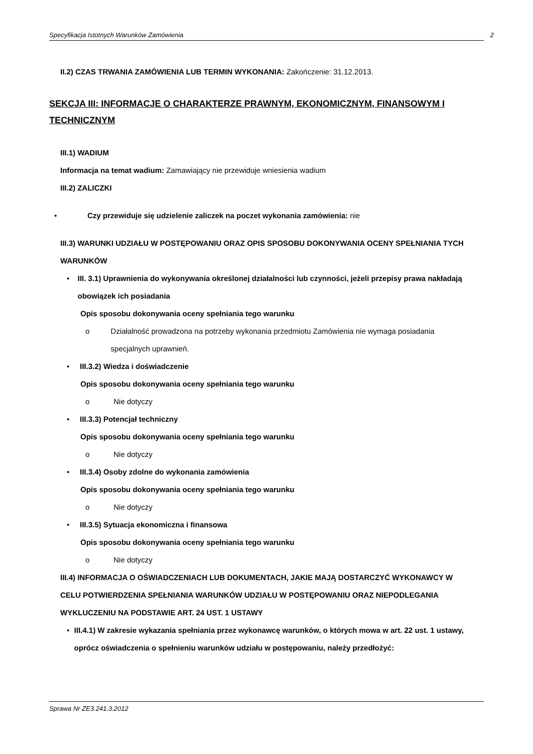Specyfikacja Istotnych Warunków Zamówienia 2
II.2) CZAS TRWANIA ZAMÓWIENIA LUB TERMIN WYKONANIA: Zakończenie: 31.12.2013.
SEKCJA III: INFORMACJE O CHARAKTERZE PRAWNYM, EKONOMICZNYM, FINANSOWYM I TECHNICZNYM
III.1) WADIUM
Informacja na temat wadium: Zamawiający nie przewiduje wniesienia wadium
III.2) ZALICZKI
• Czy przewiduje się udzielenie zaliczek na poczet wykonania zamówienia: nie
III.3) WARUNKI UDZIAŁU W POSTĘPOWANIU ORAZ OPIS SPOSOBU DOKONYWANIA OCENY SPEŁNIANIA TYCH WARUNKÓW
• III. 3.1) Uprawnienia do wykonywania określonej działalności lub czynności, jeżeli przepisy prawa nakładają obowiązek ich posiadania
Opis sposobu dokonywania oceny spełniania tego warunku
o Działalność prowadzona na potrzeby wykonania przedmiotu Zamówienia nie wymaga posiadania specjalnych uprawnień.
• III.3.2) Wiedza i doświadczenie
Opis sposobu dokonywania oceny spełniania tego warunku
o Nie dotyczy
• III.3.3) Potencjał techniczny
Opis sposobu dokonywania oceny spełniania tego warunku
o Nie dotyczy
• III.3.4) Osoby zdolne do wykonania zamówienia
Opis sposobu dokonywania oceny spełniania tego warunku
o Nie dotyczy
• III.3.5) Sytuacja ekonomiczna i finansowa
Opis sposobu dokonywania oceny spełniania tego warunku
o Nie dotyczy
III.4) INFORMACJA O OŚWIADCZENIACH LUB DOKUMENTACH, JAKIE MAJĄ DOSTARCZYĆ WYKONAWCY W CELU POTWIERDZENIA SPEŁNIANIA WARUNKÓW UDZIAŁU W POSTĘPOWANIU ORAZ NIEPODLEGANIA WYKLUCZENIU NA PODSTAWIE ART. 24 UST. 1 USTAWY
• III.4.1) W zakresie wykazania spełniania przez wykonawcę warunków, o których mowa w art. 22 ust. 1 ustawy, oprócz oświadczenia o spełnieniu warunków udziału w postępowaniu, należy przedłożyć:
Sprawa Nr ZE3.241.3.2012